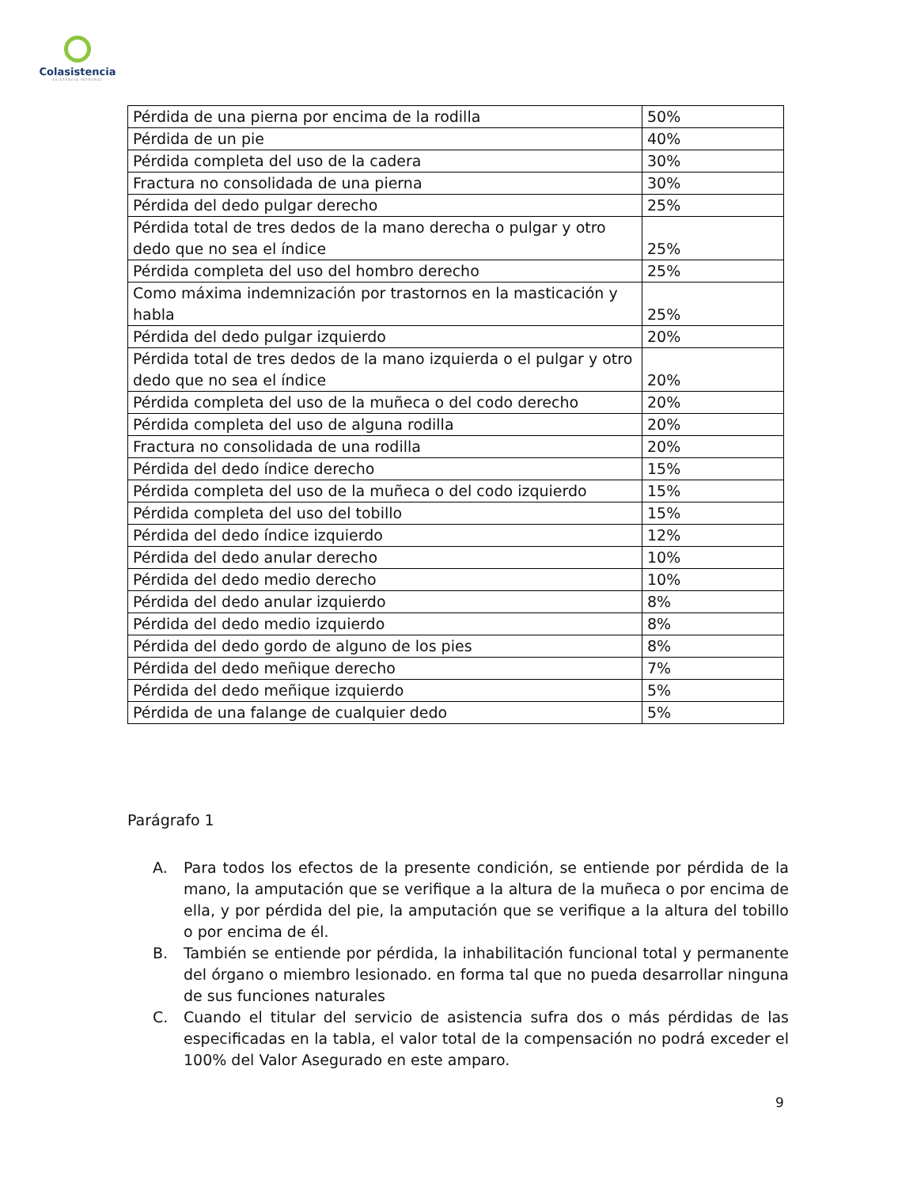Colasistencia
ASISTENCIA INTEGRAL
| Pérdida de una pierna por encima de la rodilla | 50% |
| Pérdida de un pie | 40% |
| Pérdida completa del uso de la cadera | 30% |
| Fractura no consolidada de una pierna | 30% |
| Pérdida del dedo pulgar derecho | 25% |
| Pérdida total de tres dedos de la mano derecha o pulgar y otro dedo que no sea el índice | 25% |
| Pérdida completa del uso del hombro derecho | 25% |
| Como máxima indemnización por trastornos en la masticación y habla | 25% |
| Pérdida del dedo pulgar izquierdo | 20% |
| Pérdida total de tres dedos de la mano izquierda o el pulgar y otro dedo que no sea el índice | 20% |
| Pérdida completa del uso de la muñeca o del codo derecho | 20% |
| Pérdida completa del uso de alguna rodilla | 20% |
| Fractura no consolidada de una rodilla | 20% |
| Pérdida del dedo índice derecho | 15% |
| Pérdida completa del uso de la muñeca o del codo izquierdo | 15% |
| Pérdida completa del uso del tobillo | 15% |
| Pérdida del dedo índice izquierdo | 12% |
| Pérdida del dedo anular derecho | 10% |
| Pérdida del dedo medio derecho | 10% |
| Pérdida del dedo anular izquierdo | 8% |
| Pérdida del dedo medio izquierdo | 8% |
| Pérdida del dedo gordo de alguno de los pies | 8% |
| Pérdida del dedo meñique derecho | 7% |
| Pérdida del dedo meñique izquierdo | 5% |
| Pérdida de una falange de cualquier dedo | 5% |
Parágrafo 1
A. Para todos los efectos de la presente condición, se entiende por pérdida de la mano, la amputación que se verifique a la altura de la muñeca o por encima de ella, y por pérdida del pie, la amputación que se verifique a la altura del tobillo o por encima de él.
B. También se entiende por pérdida, la inhabilitación funcional total y permanente del órgano o miembro lesionado. en forma tal que no pueda desarrollar ninguna de sus funciones naturales
C. Cuando el titular del servicio de asistencia sufra dos o más pérdidas de las especificadas en la tabla, el valor total de la compensación no podrá exceder el 100% del Valor Asegurado en este amparo.
9